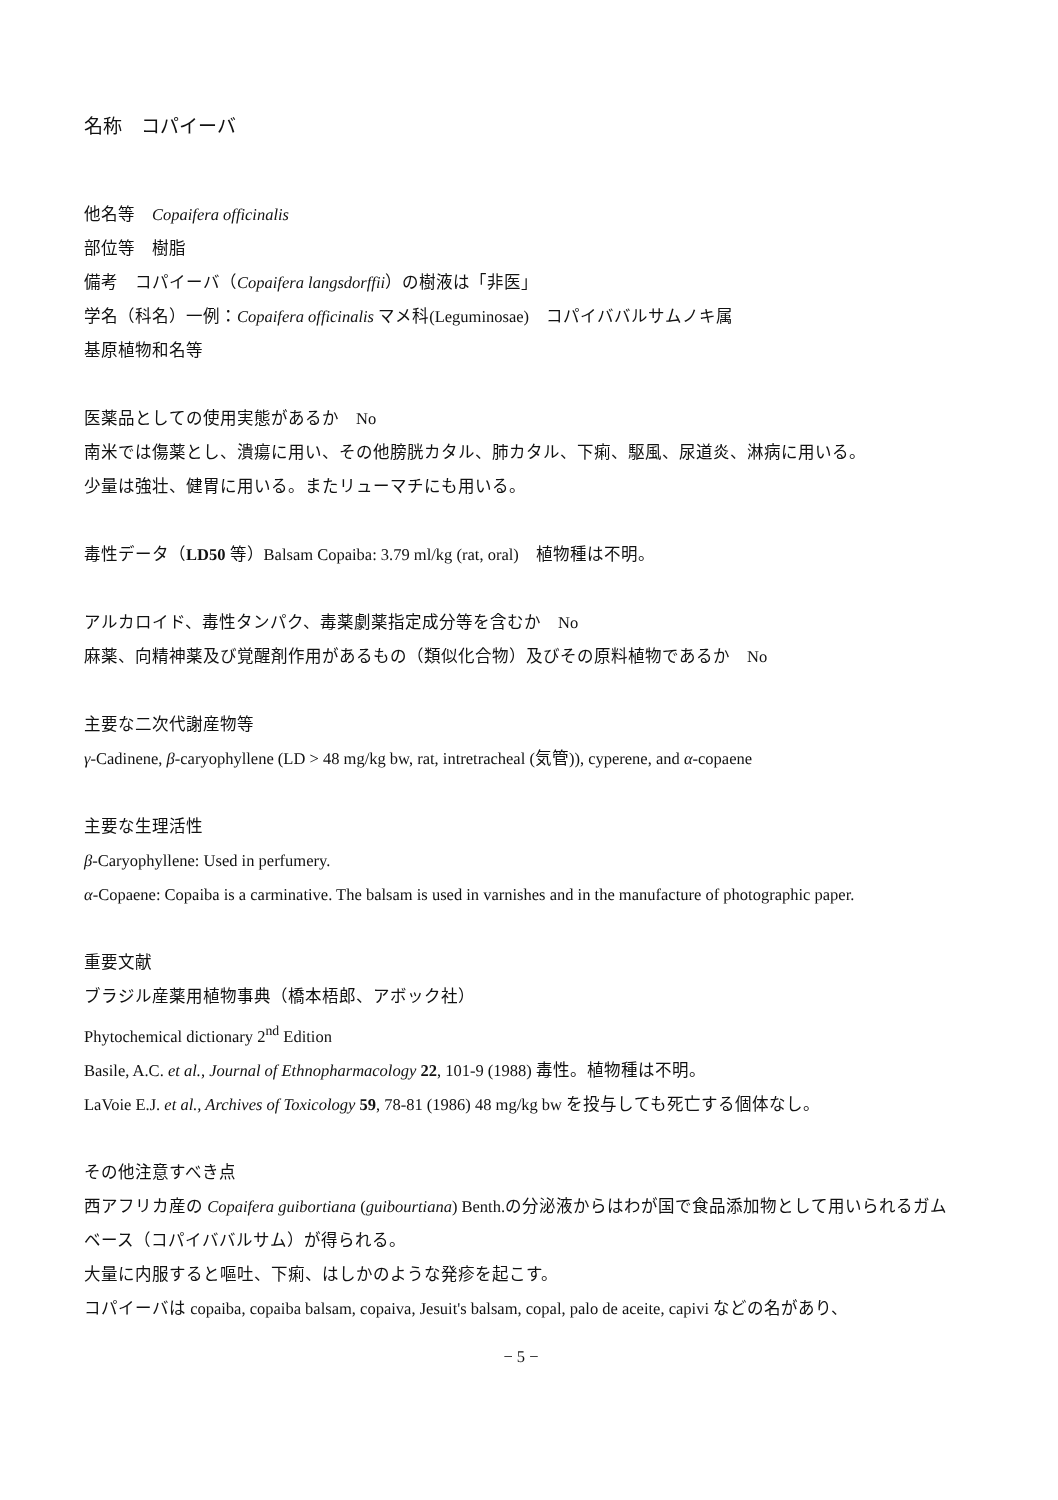名称　コパイーバ
他名等　Copaifera officinalis
部位等　樹脂
備考　コパイーバ（Copaifera langsdorffii）の樹液は「非医」
学名（科名）一例：Copaifera officinalis マメ科(Leguminosae)　コパイババルサムノキ属
基原植物和名等
医薬品としての使用実態があるか　No
南米では傷薬とし、潰瘍に用い、その他膀胱カタル、肺カタル、下痢、駆風、尿道炎、淋病に用いる。
少量は強壮、健胃に用いる。またリューマチにも用いる。
毒性データ（LD50 等）Balsam Copaiba: 3.79 ml/kg (rat, oral)　植物種は不明。
アルカロイド、毒性タンパク、毒薬劇薬指定成分等を含むか　No
麻薬、向精神薬及び覚醒剤作用があるもの（類似化合物）及びその原料植物であるか　No
主要な二次代謝産物等
γ-Cadinene, β-caryophyllene (LD > 48 mg/kg bw, rat, intretracheal (気管)), cyperene, and α-copaene
主要な生理活性
β-Caryophyllene: Used in perfumery.
α-Copaene: Copaiba is a carminative. The balsam is used in varnishes and in the manufacture of photographic paper.
重要文献
ブラジル産薬用植物事典（橋本梧郎、アボック社）
Phytochemical dictionary 2<sup>nd</sup> Edition
Basile, A.C. et al., Journal of Ethnopharmacology 22, 101-9 (1988) 毒性。植物種は不明。
LaVoie E.J. et al., Archives of Toxicology 59, 78-81 (1986) 48 mg/kg bw を投与しても死亡する個体なし。
その他注意すべき点
西アフリカ産の Copaifera guibortiana (guibourtiana) Benth.の分泌液からはわが国で食品添加物として用いられるガムベース（コパイババルサム）が得られる。
大量に内服すると嘔吐、下痢、はしかのような発疹を起こす。
コパイーバは copaiba, copaiba balsam, copaiva, Jesuit's balsam, copal, palo de aceite, capivi などの名があり、
− 5 −